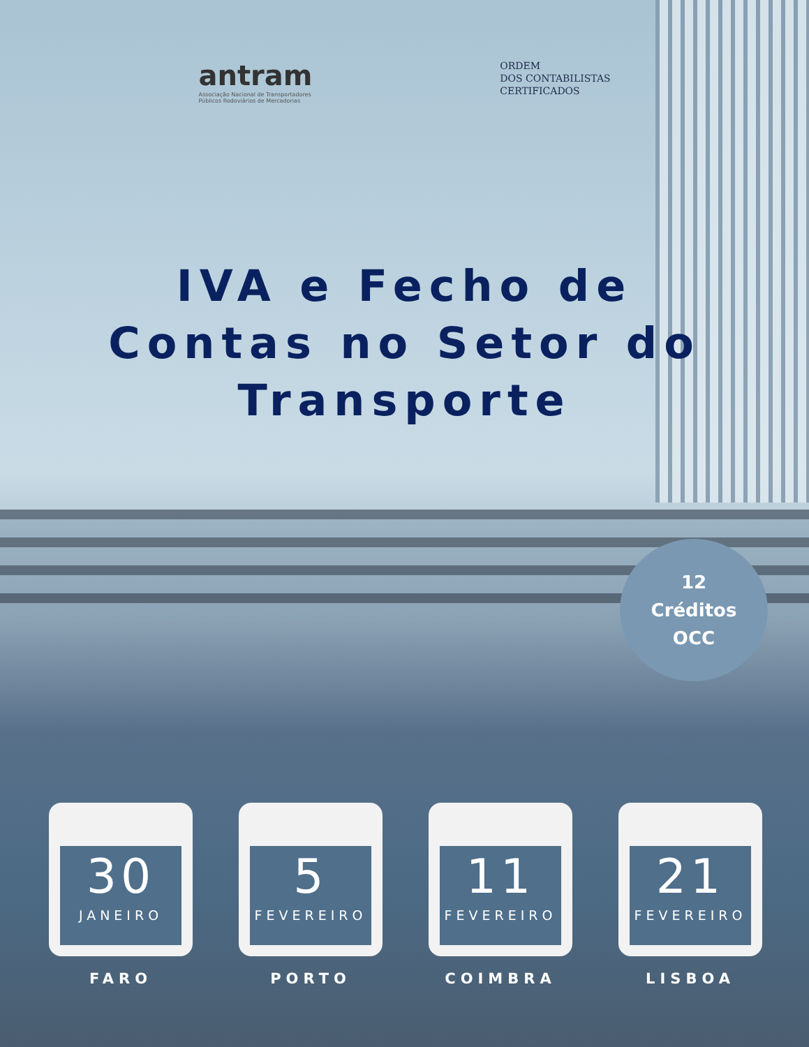antram
Associação Nacional de Transportadores
Públicos Rodoviários de Mercadorias
ORDEM
DOS CONTABILISTAS
CERTIFICADOS
IVA e Fecho de
Contas no Setor do
Transporte
12
Créditos
OCC
30
JANEIRO
FARO
5
FEVEREIRO
PORTO
11
FEVEREIRO
COIMBRA
21
FEVEREIRO
LISBOA